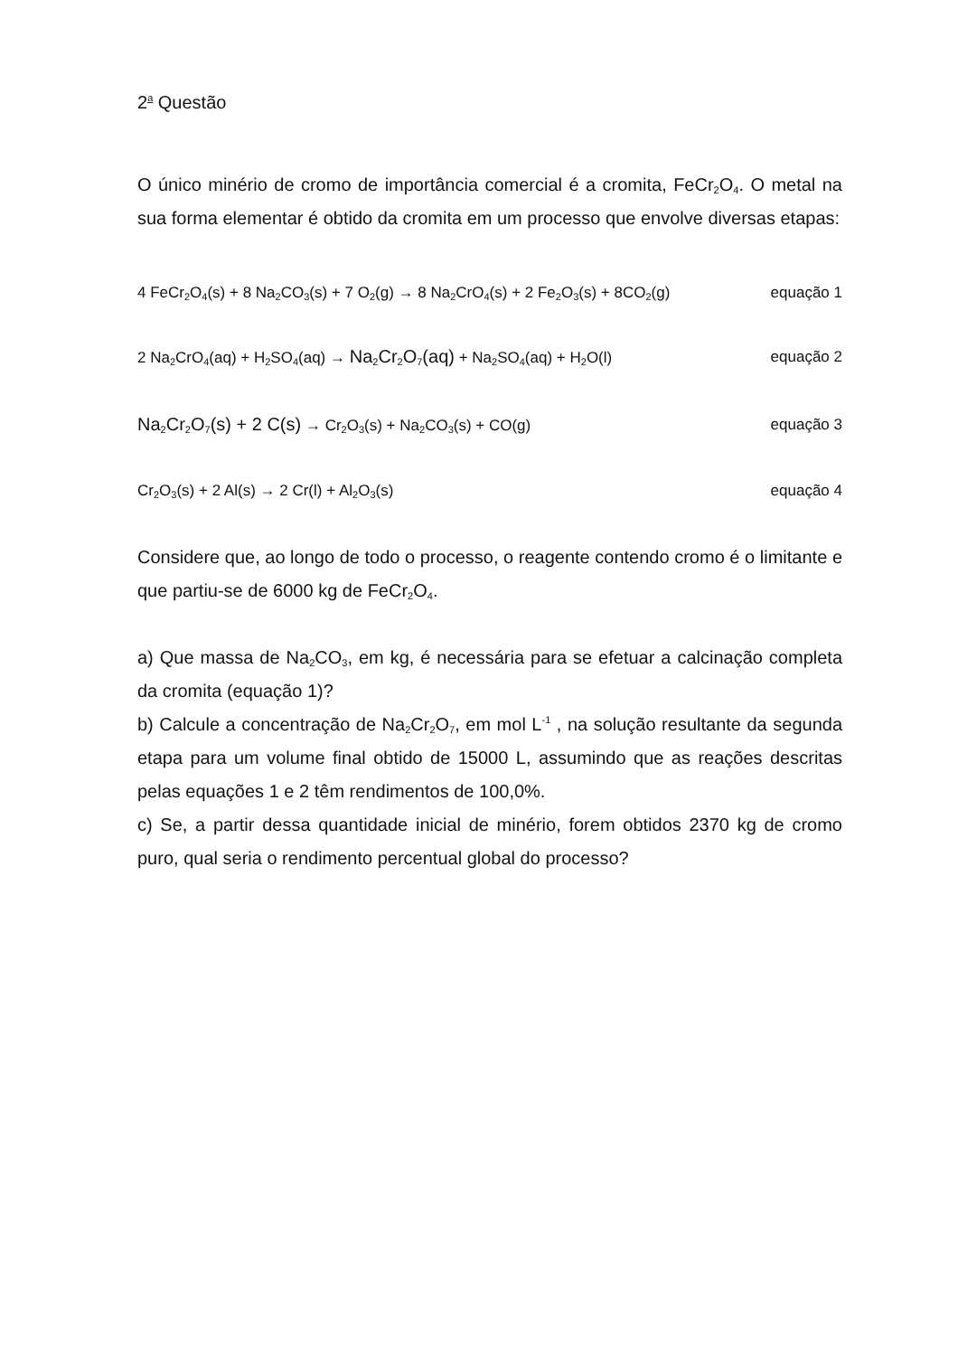2<sup>a</sup> Questão
O único minério de cromo de importância comercial é a cromita, FeCr<sub>2</sub>O<sub>4</sub>. O metal na sua forma elementar é obtido da cromita em um processo que envolve diversas etapas:
4 FeCr<sub>2</sub>O<sub>4</sub>(s) + 8 Na<sub>2</sub>CO<sub>3</sub>(s) + 7 O<sub>2</sub>(g) → 8 Na<sub>2</sub>CrO<sub>4</sub>(s) + 2 Fe<sub>2</sub>O<sub>3</sub>(s) + 8CO<sub>2</sub>(g) equação 1
2 Na<sub>2</sub>CrO<sub>4</sub>(aq) + H<sub>2</sub>SO<sub>4</sub>(aq) → Na<sub>2</sub>Cr<sub>2</sub>O<sub>7</sub>(aq) + Na<sub>2</sub>SO<sub>4</sub>(aq) + H<sub>2</sub>O(l) equação 2
Na<sub>2</sub>Cr<sub>2</sub>O<sub>7</sub>(s) + 2 C(s) → Cr<sub>2</sub>O<sub>3</sub>(s) + Na<sub>2</sub>CO<sub>3</sub>(s) + CO(g) equação 3
Cr<sub>2</sub>O<sub>3</sub>(s) + 2 Al(s) → 2 Cr(l) + Al<sub>2</sub>O<sub>3</sub>(s) equação 4
Considere que, ao longo de todo o processo, o reagente contendo cromo é o limitante e que partiu-se de 6000 kg de FeCr<sub>2</sub>O<sub>4</sub>.
a) Que massa de Na<sub>2</sub>CO<sub>3</sub>, em kg, é necessária para se efetuar a calcinação completa da cromita (equação 1)?
b) Calcule a concentração de Na<sub>2</sub>Cr<sub>2</sub>O<sub>7</sub>, em mol L<sup>-1</sup> , na solução resultante da segunda etapa para um volume final obtido de 15000 L, assumindo que as reações descritas pelas equações 1 e 2 têm rendimentos de 100,0%.
c) Se, a partir dessa quantidade inicial de minério, forem obtidos 2370 kg de cromo puro, qual seria o rendimento percentual global do processo?